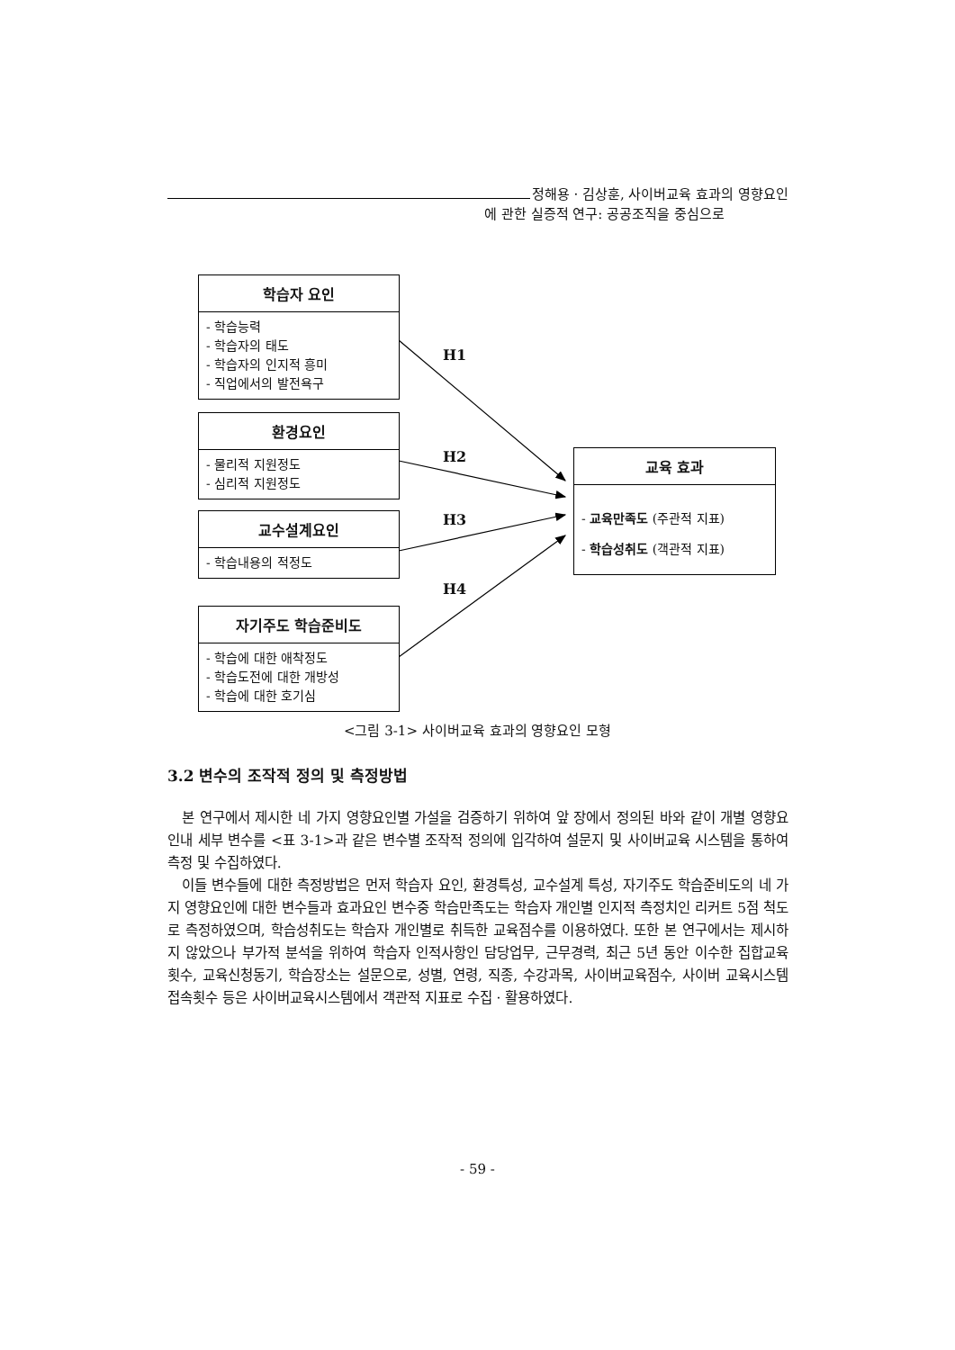정해용 · 김상훈, 사이버교육 효과의 영향요인
에 관한 실증적 연구: 공공조직을 중심으로
학습자 요인
- 학습능력
- 학습자의 태도
- 학습자의 인지적 흥미
- 직업에서의 발전욕구
환경요인
- 물리적 지원정도
- 심리적 지원정도
교수설계요인
- 학습내용의 적정도
자기주도 학습준비도
- 학습에 대한 애착정도
- 학습도전에 대한 개방성
- 학습에 대한 호기심
교육 효과
- 교육만족도 (주관적 지표)
- 학습성취도 (객관적 지표)
H1
H2
H3
H4
<그림 3-1> 사이버교육 효과의 영향요인 모형
3.2 변수의 조작적 정의 및 측정방법
본 연구에서 제시한 네 가지 영향요인별 가설을 검증하기 위하여 앞 장에서 정의된 바와 같이 개별 영향요인내 세부 변수를 <표 3-1>과 같은 변수별 조작적 정의에 입각하여 설문지 및 사이버교육 시스템을 통하여 측정 및 수집하였다.
이들 변수들에 대한 측정방법은 먼저 학습자 요인, 환경특성, 교수설계 특성, 자기주도 학습준비도의 네 가지 영향요인에 대한 변수들과 효과요인 변수중 학습만족도는 학습자 개인별 인지적 측정치인 리커트 5점 척도로 측정하였으며, 학습성취도는 학습자 개인별로 취득한 교육점수를 이용하였다. 또한 본 연구에서는 제시하지 않았으나 부가적 분석을 위하여 학습자 인적사항인 담당업무, 근무경력, 최근 5년 동안 이수한 집합교육 횟수, 교육신청동기, 학습장소는 설문으로, 성별, 연령, 직종, 수강과목, 사이버교육점수, 사이버 교육시스템 접속횟수 등은 사이버교육시스템에서 객관적 지표로 수집 · 활용하였다.
- 59 -